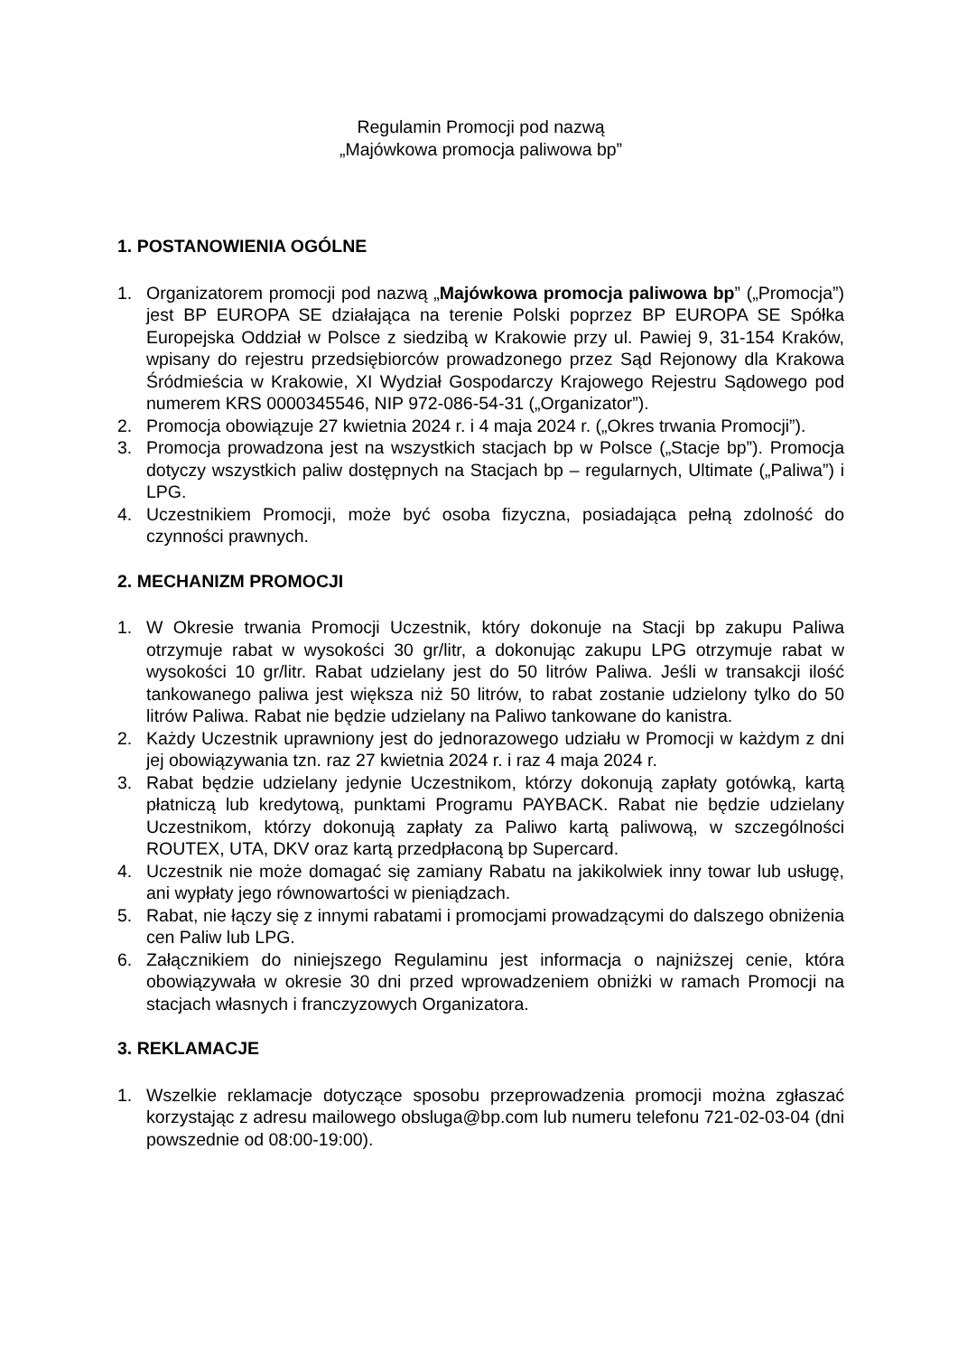Regulamin Promocji pod nazwą
„Majówkowa promocja paliwowa bp”
1. POSTANOWIENIA OGÓLNE
1. Organizatorem promocji pod nazwą „Majówkowa promocja paliwowa bp” („Promocja”) jest BP EUROPA SE działająca na terenie Polski poprzez BP EUROPA SE Spółka Europejska Oddział w Polsce z siedzibą w Krakowie przy ul. Pawiej 9, 31-154 Kraków, wpisany do rejestru przedsiębiorców prowadzonego przez Sąd Rejonowy dla Krakowa Śródmieścia w Krakowie, XI Wydział Gospodarczy Krajowego Rejestru Sądowego pod numerem KRS 0000345546, NIP 972-086-54-31 („Organizator”).
2. Promocja obowiązuje 27 kwietnia 2024 r. i 4 maja 2024 r. („Okres trwania Promocji”).
3. Promocja prowadzona jest na wszystkich stacjach bp w Polsce („Stacje bp”). Promocja dotyczy wszystkich paliw dostępnych na Stacjach bp – regularnych, Ultimate („Paliwa”) i LPG.
4. Uczestnikiem Promocji, może być osoba fizyczna, posiadająca pełną zdolność do czynności prawnych.
2. MECHANIZM PROMOCJI
1. W Okresie trwania Promocji Uczestnik, który dokonuje na Stacji bp zakupu Paliwa otrzymuje rabat w wysokości 30 gr/litr, a dokonując zakupu LPG otrzymuje rabat w wysokości 10 gr/litr. Rabat udzielany jest do 50 litrów Paliwa. Jeśli w transakcji ilość tankowanego paliwa jest większa niż 50 litrów, to rabat zostanie udzielony tylko do 50 litrów Paliwa. Rabat nie będzie udzielany na Paliwo tankowane do kanistra.
2. Każdy Uczestnik uprawniony jest do jednorazowego udziału w Promocji w każdym z dni jej obowiązywania tzn. raz 27 kwietnia 2024 r. i raz 4 maja 2024 r.
3. Rabat będzie udzielany jedynie Uczestnikom, którzy dokonują zapłaty gotówką, kartą płatniczą lub kredytową, punktami Programu PAYBACK. Rabat nie będzie udzielany Uczestnikom, którzy dokonują zapłaty za Paliwo kartą paliwową, w szczególności ROUTEX, UTA, DKV oraz kartą przedpłaconą bp Supercard.
4. Uczestnik nie może domagać się zamiany Rabatu na jakikolwiek inny towar lub usługę, ani wypłaty jego równowartości w pieniądzach.
5. Rabat, nie łączy się z innymi rabatami i promocjami prowadzącymi do dalszego obniżenia cen Paliw lub LPG.
6. Załącznikiem do niniejszego Regulaminu jest informacja o najniższej cenie, która obowiązywała w okresie 30 dni przed wprowadzeniem obniżki w ramach Promocji na stacjach własnych i franczyzowych Organizatora.
3. REKLAMACJE
1. Wszelkie reklamacje dotyczące sposobu przeprowadzenia promocji można zgłaszać korzystając z adresu mailowego obsluga@bp.com lub numeru telefonu 721-02-03-04 (dni powszednie od 08:00-19:00).